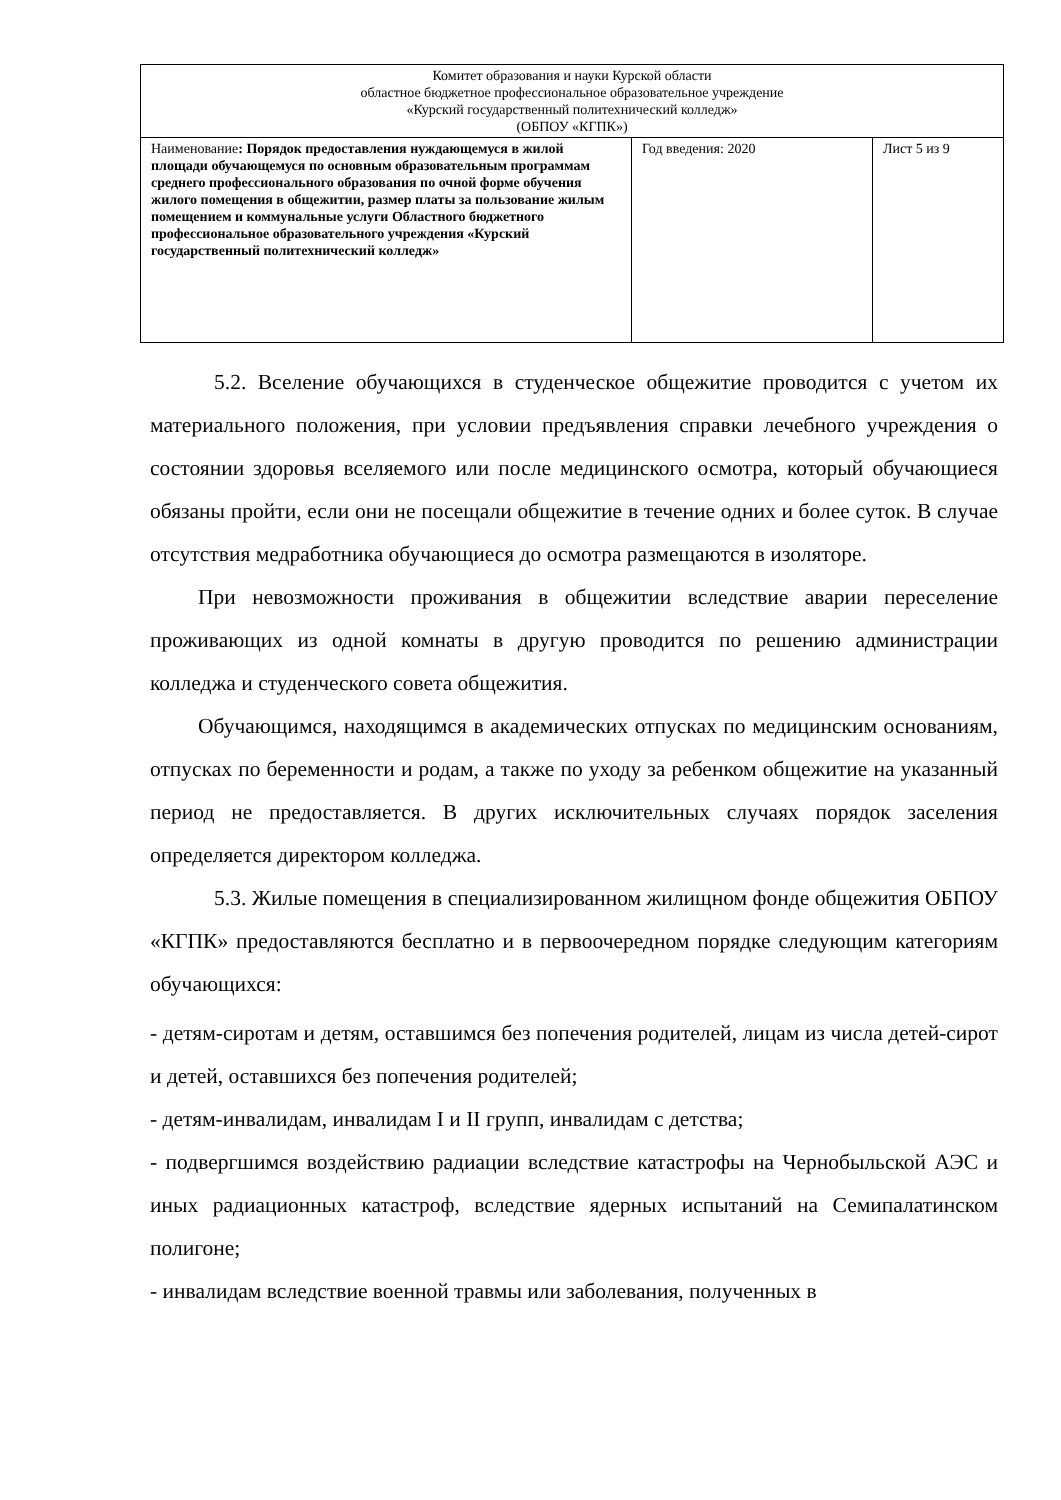| Комитет образования и науки Курской области областное бюджетное профессиональное образовательное учреждение «Курский государственный политехнический колледж» (ОБПОУ «КГПК») | | |
| Наименование : Порядок предоставления нуждающемуся в жилой площади обучающемуся по основным образовательным программам среднего профессионального образования по очной форме обучения жилого помещения в общежитии, размер платы за пользование жилым помещением и коммунальные услуги Областного бюджетного профессиональное образовательного учреждения «Курский государственный политехнический колледж» | Год введения: 2020 | Лист 5 из 9 |
5.2. Вселение обучающихся в студенческое общежитие проводится с учетом их материального положения, при условии предъявления справки лечебного учреждения о состоянии здоровья вселяемого или после медицинского осмотра, который обучающиеся обязаны пройти, если они не посещали общежитие в течение одних и более суток. В случае отсутствия медработника обучающиеся до осмотра размещаются в изоляторе.
При невозможности проживания в общежитии вследствие аварии переселение проживающих из одной комнаты в другую проводится по решению администрации колледжа и студенческого совета общежития.
Обучающимся, находящимся в академических отпусках по медицинским основаниям, отпусках по беременности и родам, а также по уходу за ребенком общежитие на указанный период не предоставляется. В других исключительных случаях порядок заселения определяется директором колледжа.
5.3. Жилые помещения в специализированном жилищном фонде общежития ОБПОУ «КГПК» предоставляются бесплатно и в первоочередном порядке следующим категориям обучающихся:
- детям-сиротам и детям, оставшимся без попечения родителей, лицам из числа детей-сирот и детей, оставшихся без попечения родителей;
- детям-инвалидам, инвалидам I и II групп, инвалидам с детства;
- подвергшимся воздействию радиации вследствие катастрофы на Чернобыльской АЭС и иных радиационных катастроф, вследствие ядерных испытаний на Семипалатинском полигоне;
- инвалидам вследствие военной травмы или заболевания, полученных в